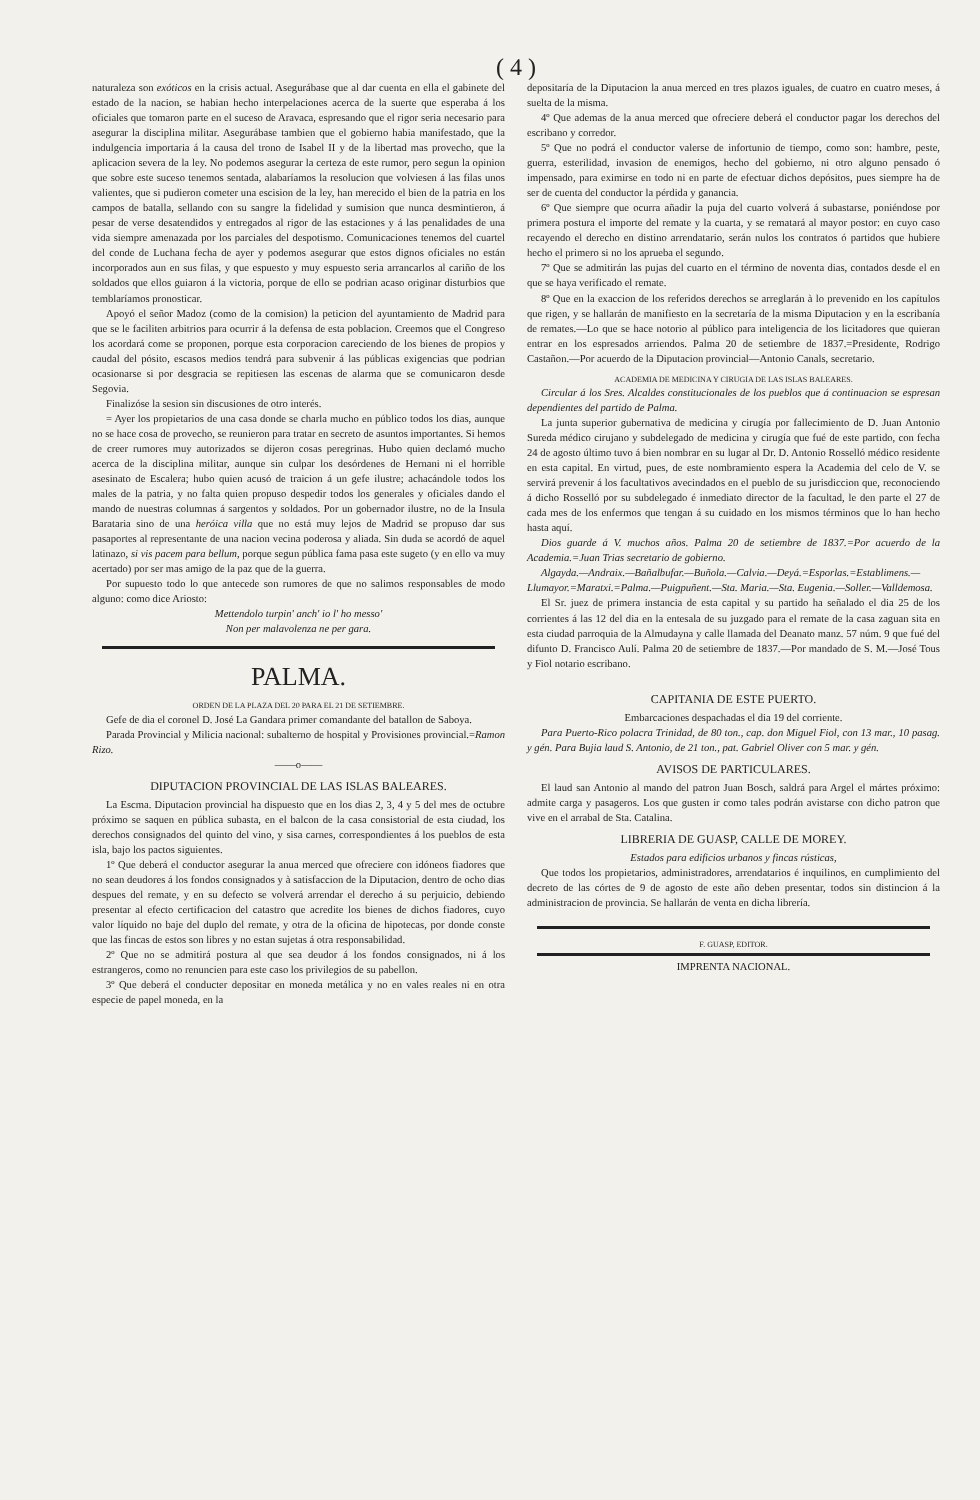( 4 )
naturaleza son exóticos en la crisis actual. Asegurábase que al dar cuenta en ella el gabinete del estado de la nacion, se habian hecho interpelaciones acerca de la suerte que esperaba á los oficiales que tomaron parte en el suceso de Aravaca, espresando que el rigor seria necesario para asegurar la disciplina militar. Asegurábase tambien que el gobierno habia manifestado, que la indulgencia importaria á la causa del trono de Isabel II y de la libertad mas provecho, que la aplicacion severa de la ley. No podemos asegurar la certeza de este rumor, pero segun la opinion que sobre este suceso tenemos sentada, alabaríamos la resolucion que volviesen á las filas unos valientes, que si pudieron cometer una escision de la ley, han merecido el bien de la patria en los campos de batalla, sellando con su sangre la fidelidad y sumision que nunca desmintieron, á pesar de verse desatendidos y entregados al rigor de las estaciones y á las penalidades de una vida siempre amenazada por los parciales del despotismo. Comunicaciones tenemos del cuartel del conde de Luchana fecha de ayer y podemos asegurar que estos dignos oficiales no están incorporados aun en sus filas, y que espuesto y muy espuesto seria arrancarlos al cariño de los soldados que ellos guiaron á la victoria, porque de ello se podrian acaso originar disturbios que temblaríamos pronosticar.
Apoyó el señor Madoz (como de la comision) la peticion del ayuntamiento de Madrid para que se le faciliten arbitrios para ocurrir á la defensa de esta poblacion. Creemos que el Congreso los acordará come se proponen, porque esta corporacion careciendo de los bienes de propios y caudal del pósito, escasos medios tendrá para subvenir á las públicas exigencias que podrian ocasionarse si por desgracia se repitiesen las escenas de alarma que se comunicaron desde Segovia.
Finalizóse la sesion sin discusiones de otro interés.
= Ayer los propietarios de una casa donde se charla mucho en público todos los dias, aunque no se hace cosa de provecho, se reunieron para tratar en secreto de asuntos importantes. Si hemos de creer rumores muy autorizados se dijeron cosas peregrinas. Hubo quien declamó mucho acerca de la disciplina militar, aunque sin culpar los desórdenes de Hernani ni el horrible asesinato de Escalera; hubo quien acusó de traicion á un gefe ilustre; achacándole todos los males de la patria, y no falta quien propuso despedir todos los generales y oficiales dando el mando de nuestras columnas á sargentos y soldados. Por un gobernador ilustre, no de la Insula Barataria sino de una heróica villa que no está muy lejos de Madrid se propuso dar sus pasaportes al representante de una nacion vecina poderosa y aliada. Sin duda se acordó de aquel latinazo, si vis pacem para bellum, porque segun pública fama pasa este sugeto (y en ello va muy acertado) por ser mas amigo de la paz que de la guerra.
Por supuesto todo lo que antecede son rumores de que no salimos responsables de modo alguno: como dice Ariosto:
Mettendolo turpin' anch' io l' ho messo'
Non per malavolenza ne per gara.
PALMA.
ORDEN DE LA PLAZA DEL 20 PARA EL 21 DE SETIEMBRE.
Gefe de dia el coronel D. José La Gandara primer comandante del batallon de Saboya.
Parada Provincial y Milicia nacional: subalterno de hospital y Provisiones provincial.=Ramon Rizo.
——o——
DIPUTACION PROVINCIAL DE LAS ISLAS BALEARES.
La Escma. Diputacion provincial ha dispuesto que en los dias 2, 3, 4 y 5 del mes de octubre próximo se saquen en pública subasta, en el balcon de la casa consistorial de esta ciudad, los derechos consignados del quinto del vino, y sisa carnes, correspondientes á los pueblos de esta isla, bajo los pactos siguientes.
1º Que deberá el conductor asegurar la anua merced que ofreciere con idóneos fiadores que no sean deudores á los fondos consignados y à satisfaccion de la Diputacion, dentro de ocho dias despues del remate, y en su defecto se volverá arrendar el derecho á su perjuicio, debiendo presentar al efecto certificacion del catastro que acredite los bienes de dichos fiadores, cuyo valor líquido no baje del duplo del remate, y otra de la oficina de hipotecas, por donde conste que las fincas de estos son libres y no estan sujetas á otra responsabilidad.
2º Que no se admitirá postura al que sea deudor á los fondos consignados, ni á los estrangeros, como no renuncien para este caso los privilegios de su pabellon.
3º Que deberá el conducter depositar en moneda metálica y no en vales reales ni en otra especie de papel moneda, en la
depositaría de la Diputacion la anua merced en tres plazos iguales, de cuatro en cuatro meses, á suelta de la misma.
4º Que ademas de la anua merced que ofreciere deberá el conductor pagar los derechos del escribano y corredor.
5º Que no podrá el conductor valerse de infortunio de tiempo, como son: hambre, peste, guerra, esterilidad, invasion de enemigos, hecho del gobierno, ni otro alguno pensado ó impensado, para eximirse en todo ni en parte de efectuar dichos depósitos, pues siempre ha de ser de cuenta del conductor la pérdida y ganancia.
6º Que siempre que ocurra añadir la puja del cuarto volverá á subastarse, poniéndose por primera postura el importe del remate y la cuarta, y se rematará al mayor postor: en cuyo caso recayendo el derecho en distino arrendatario, serán nulos los contratos ó partidos que hubiere hecho el primero si no los aprueba el segundo.
7º Que se admitirán las pujas del cuarto en el término de noventa dias, contados desde el en que se haya verificado el remate.
8º Que en la exaccion de los referidos derechos se arreglarán à lo prevenido en los capítulos que rigen, y se hallarán de manifiesto en la secretaría de la misma Diputacion y en la escribanía de remates.—Lo que se hace notorio al público para inteligencia de los licitadores que quieran entrar en los espresados arriendos. Palma 20 de setiembre de 1837.=Presidente, Rodrigo Castañon.—Por acuerdo de la Diputacion provincial—Antonio Canals, secretario.
ACADEMIA DE MEDICINA Y CIRUGIA DE LAS ISLAS BALEARES.
Circular á los Sres. Alcaldes constitucionales de los pueblos que á continuacion se espresan dependientes del partido de Palma.
La junta superior gubernativa de medicina y cirugía por fallecimiento de D. Juan Antonio Sureda médico cirujano y subdelegado de medicina y cirugía que fué de este partido, con fecha 24 de agosto último tuvo á bien nombrar en su lugar al Dr. D. Antonio Rosselló médico residente en esta capital. En virtud, pues, de este nombramiento espera la Academia del celo de V. se servirá prevenir á los facultativos avecindados en el pueblo de su jurisdiccion que, reconociendo á dicho Rosselló por su subdelegado é inmediato director de la facultad, le den parte el 27 de cada mes de los enfermos que tengan á su cuidado en los mismos términos que lo han hecho hasta aquí.
Dios guarde á V. muchos años. Palma 20 de setiembre de 1837.=Por acuerdo de la Academia.=Juan Trias secretario de gobierno.
Algayda.—Andraix.—Bañalbufar.—Buñola.—Calvia.—Deyá.=Esporlas.=Establimens.—Llumayor.=Maratxi.=Palma.—Puigpuñent.—Sta. Maria.—Sta. Eugenia.—Soller.—Valldemosa.
El Sr. juez de primera instancia de esta capital y su partido ha señalado el dia 25 de los corrientes á las 12 del dia en la entesala de su juzgado para el remate de la casa zaguan sita en esta ciudad parroquia de la Almudayna y calle llamada del Deanato manz. 57 núm. 9 que fué del difunto D. Francisco Aulí. Palma 20 de setiembre de 1837.—Por mandado de S. M.—José Tous y Fiol notario escribano.
CAPITANIA DE ESTE PUERTO.
Embarcaciones despachadas el dia 19 del corriente.
Para Puerto-Rico polacra Trinidad, de 80 ton., cap. don Miguel Fiol, con 13 mar., 10 pasag. y gén. Para Bujia laud S. Antonio, de 21 ton., pat. Gabriel Oliver con 5 mar. y gén.
AVISOS DE PARTICULARES.
El laud san Antonio al mando del patron Juan Bosch, saldrá para Argel el mártes próximo: admite carga y pasageros. Los que gusten ir como tales podrán avistarse con dicho patron que vive en el arrabal de Sta. Catalina.
LIBRERIA DE GUASP, CALLE DE MOREY.
Estados para edificios urbanos y fincas rústicas,
Que todos los propietarios, administradores, arrendatarios é inquilinos, en cumplimiento del decreto de las córtes de 9 de agosto de este año deben presentar, todos sin distincion á la administracion de provincia. Se hallarán de venta en dicha librería.
F. GUASP, EDITOR.
IMPRENTA NACIONAL.